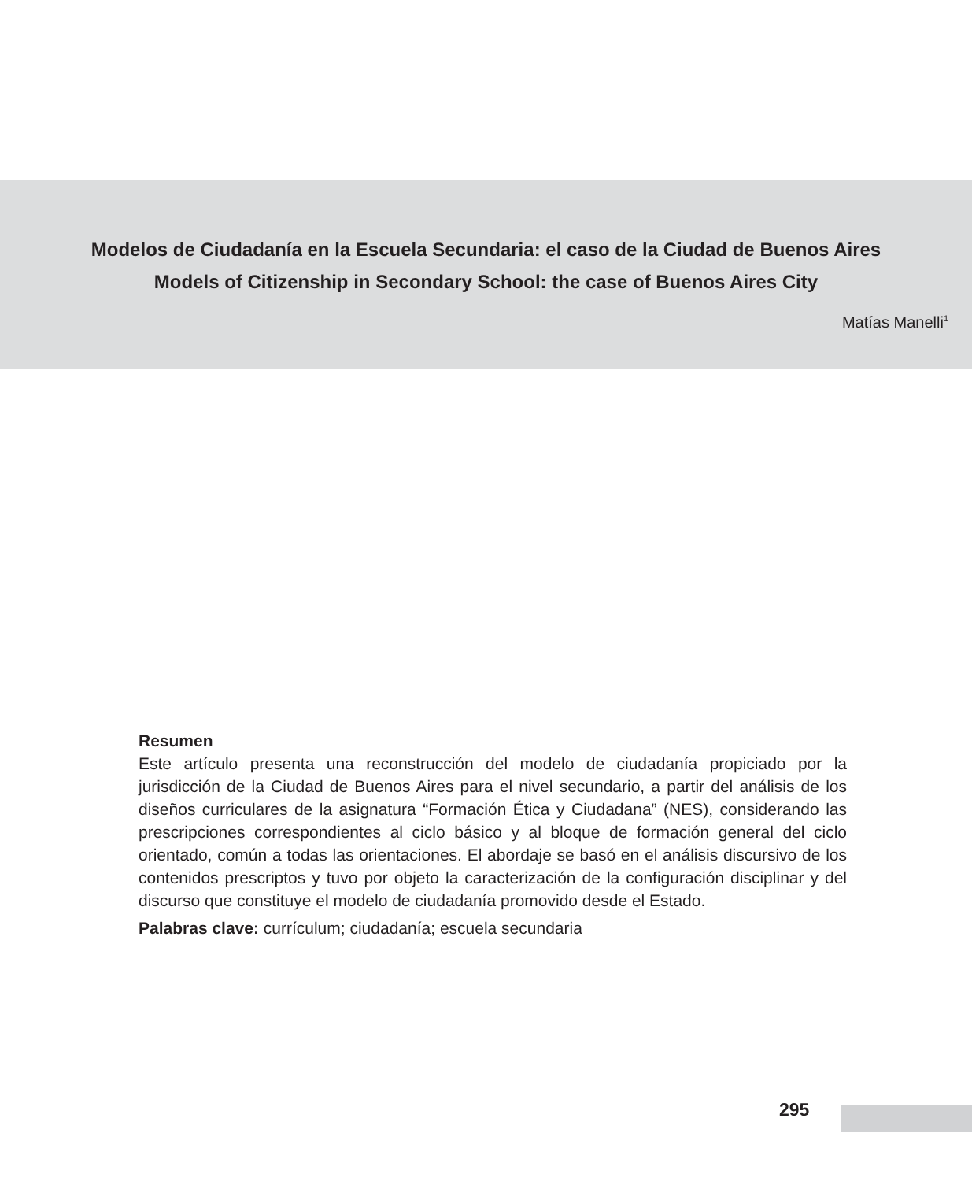Modelos de Ciudadanía en la Escuela Secundaria: el caso de la Ciudad de Buenos Aires
Models of Citizenship in Secondary School: the case of Buenos Aires City
Matías Manelli<sup>1</sup>
Resumen
Este artículo presenta una reconstrucción del modelo de ciudadanía propiciado por la jurisdicción de la Ciudad de Buenos Aires para el nivel secundario, a partir del análisis de los diseños curriculares de la asignatura “Formación Ética y Ciudadana” (NES), considerando las prescripciones correspondientes al ciclo básico y al bloque de formación general del ciclo orientado, común a todas las orientaciones. El abordaje se basó en el análisis discursivo de los contenidos prescriptos y tuvo por objeto la caracterización de la configuración disciplinar y del discurso que constituye el modelo de ciudadanía promovido desde el Estado.
Palabras clave: currículum; ciudadanía; escuela secundaria
295